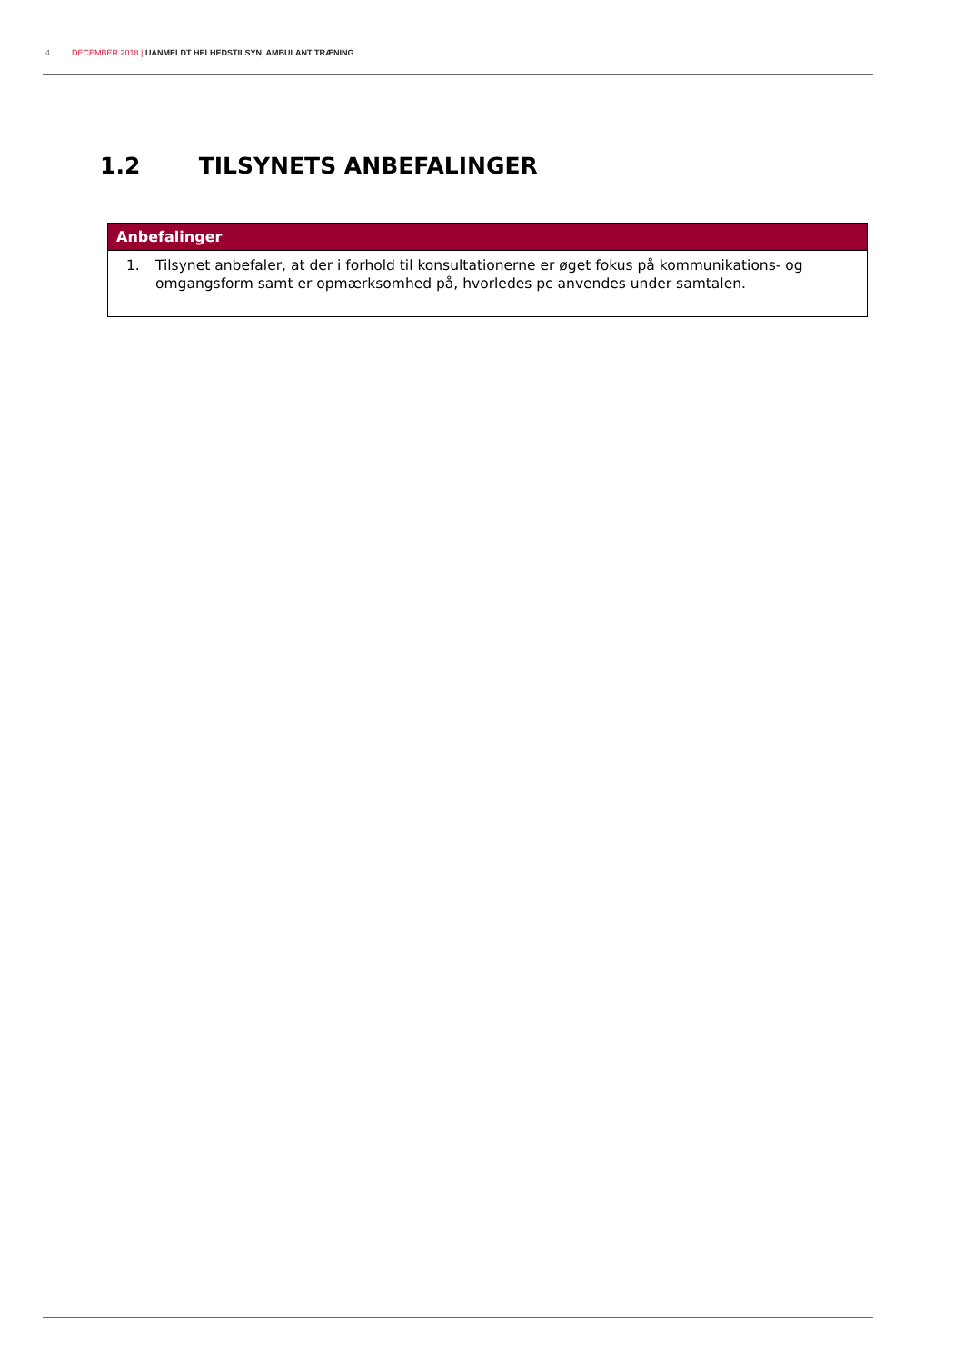4 DECEMBER 2018 | UANMELDT HELHEDSTILSYN, AMBULANT TRÆNING
1.2 TILSYNETS ANBEFALINGER
| Anbefalinger |
| --- |
| 1. Tilsynet anbefaler, at der i forhold til konsultationerne er øget fokus på kommunikations- og omgangsform samt er opmærksomhed på, hvorledes pc anvendes under samtalen. |